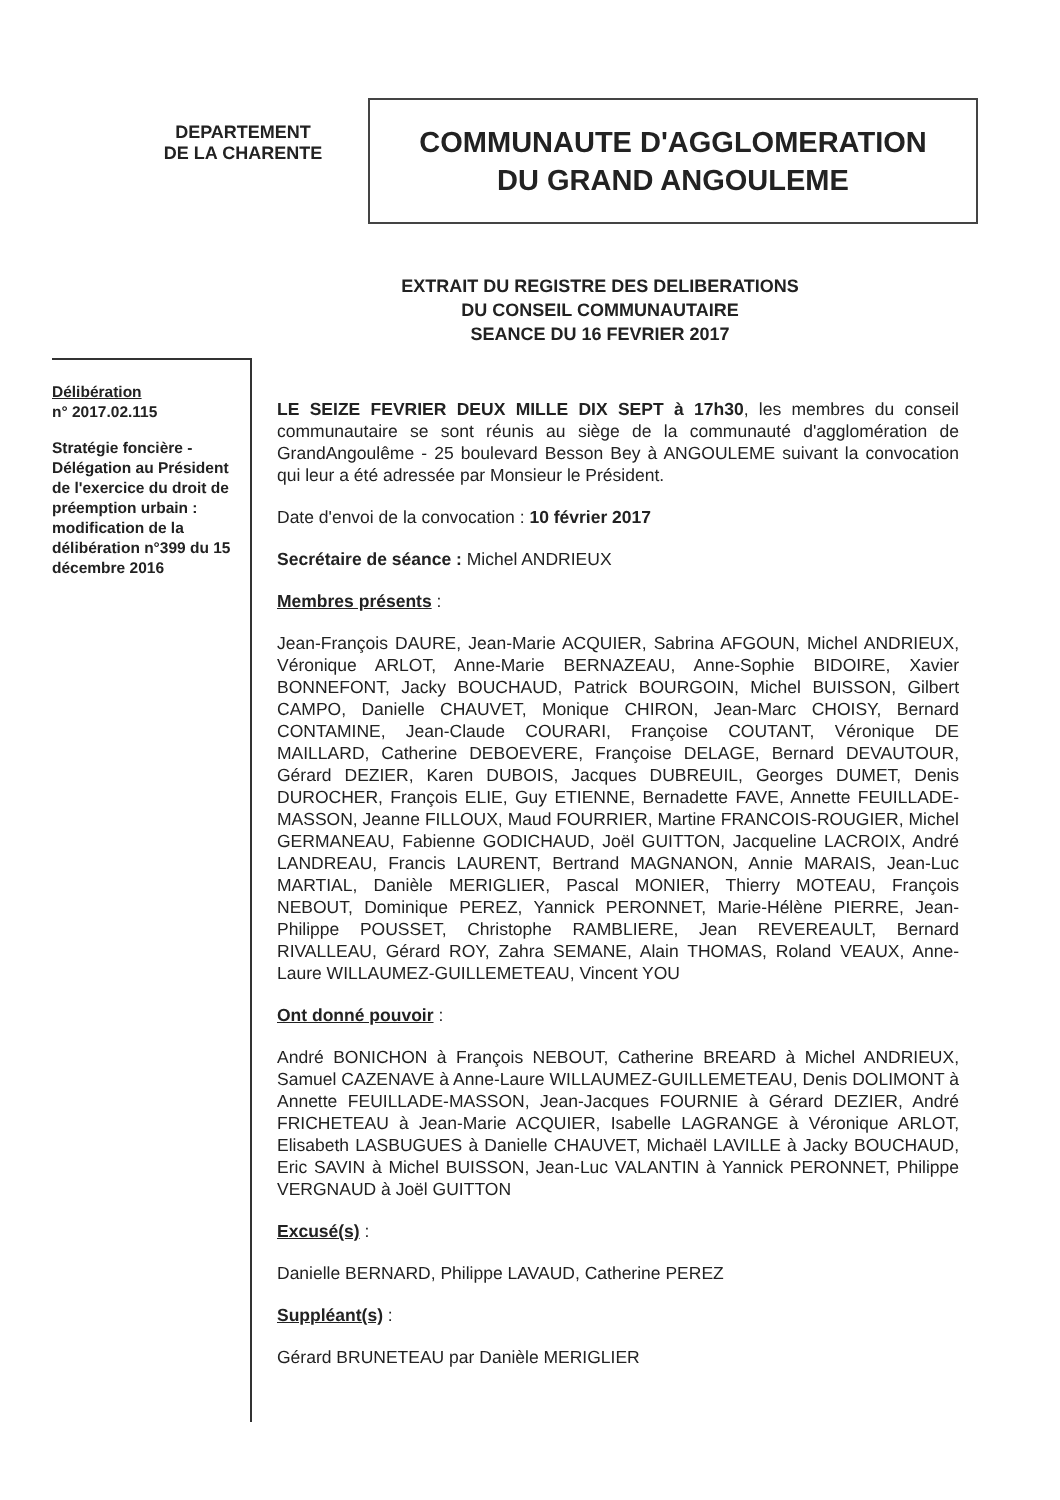DEPARTEMENT
DE LA CHARENTE
COMMUNAUTE D'AGGLOMERATION
DU GRAND ANGOULEME
EXTRAIT DU REGISTRE DES DELIBERATIONS
DU CONSEIL COMMUNAUTAIRE
SEANCE DU 16 FEVRIER 2017
Délibération
n° 2017.02.115
Stratégie foncière - Délégation au Président de l'exercice du droit de préemption urbain : modification de la délibération n°399 du 15 décembre 2016
LE SEIZE FEVRIER DEUX MILLE DIX SEPT à 17h30, les membres du conseil communautaire se sont réunis au siège de la communauté d'agglomération de GrandAngoulême - 25 boulevard Besson Bey à ANGOULEME suivant la convocation qui leur a été adressée par Monsieur le Président.
Date d'envoi de la convocation : 10 février 2017
Secrétaire de séance : Michel ANDRIEUX
Membres présents :
Jean-François DAURE, Jean-Marie ACQUIER, Sabrina AFGOUN, Michel ANDRIEUX, Véronique ARLOT, Anne-Marie BERNAZEAU, Anne-Sophie BIDOIRE, Xavier BONNEFONT, Jacky BOUCHAUD, Patrick BOURGOIN, Michel BUISSON, Gilbert CAMPO, Danielle CHAUVET, Monique CHIRON, Jean-Marc CHOISY, Bernard CONTAMINE, Jean-Claude COURARI, Françoise COUTANT, Véronique DE MAILLARD, Catherine DEBOEVERE, Françoise DELAGE, Bernard DEVAUTOUR, Gérard DEZIER, Karen DUBOIS, Jacques DUBREUIL, Georges DUMET, Denis DUROCHER, François ELIE, Guy ETIENNE, Bernadette FAVE, Annette FEUILLADE-MASSON, Jeanne FILLOUX, Maud FOURRIER, Martine FRANCOIS-ROUGIER, Michel GERMANEAU, Fabienne GODICHAUD, Joël GUITTON, Jacqueline LACROIX, André LANDREAU, Francis LAURENT, Bertrand MAGNANON, Annie MARAIS, Jean-Luc MARTIAL, Danièle MERIGLIER, Pascal MONIER, Thierry MOTEAU, François NEBOUT, Dominique PEREZ, Yannick PERONNET, Marie-Hélène PIERRE, Jean-Philippe POUSSET, Christophe RAMBLIERE, Jean REVEREAULT, Bernard RIVALLEAU, Gérard ROY, Zahra SEMANE, Alain THOMAS, Roland VEAUX, Anne-Laure WILLAUMEZ-GUILLEMETEAU, Vincent YOU
Ont donné pouvoir :
André BONICHON à François NEBOUT, Catherine BREARD à Michel ANDRIEUX, Samuel CAZENAVE à Anne-Laure WILLAUMEZ-GUILLEMETEAU, Denis DOLIMONT à Annette FEUILLADE-MASSON, Jean-Jacques FOURNIE à Gérard DEZIER, André FRICHETEAU à Jean-Marie ACQUIER, Isabelle LAGRANGE à Véronique ARLOT, Elisabeth LASBUGUES à Danielle CHAUVET, Michaël LAVILLE à Jacky BOUCHAUD, Eric SAVIN à Michel BUISSON, Jean-Luc VALANTIN à Yannick PERONNET, Philippe VERGNAUD à Joël GUITTON
Excusé(s) :
Danielle BERNARD, Philippe LAVAUD, Catherine PEREZ
Suppléant(s) :
Gérard BRUNETEAU par Danièle MERIGLIER